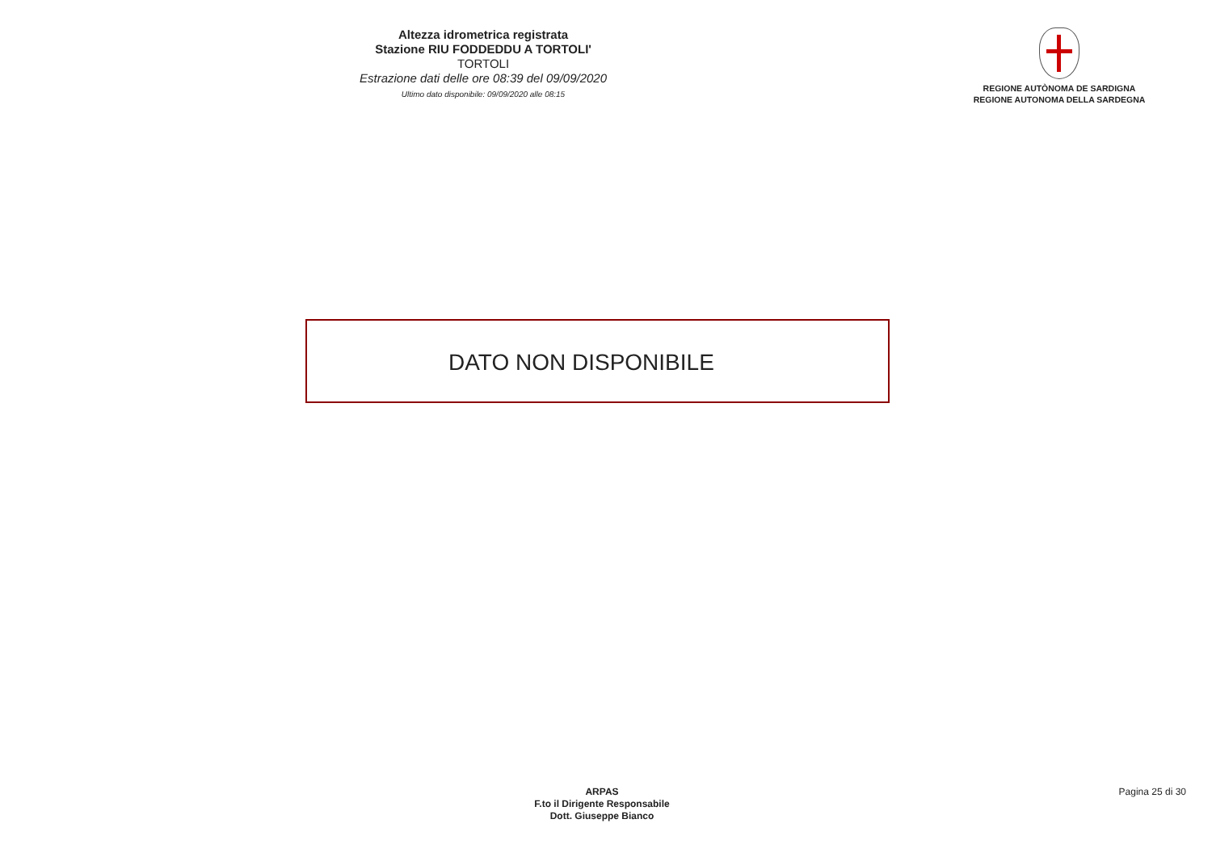Altezza idrometrica registrata
Stazione RIU FODDEDDU A TORTOLI'
TORTOLI
Estrazione dati delle ore 08:39 del 09/09/2020
Ultimo dato disponibile: 09/09/2020 alle 08:15
REGIONE AUTÒNOMA DE SARDIGNA
REGIONE AUTONOMA DELLA SARDEGNA
DATO NON DISPONIBILE
ARPAS
F.to il Dirigente Responsabile
Dott. Giuseppe Bianco
Pagina 25 di 30